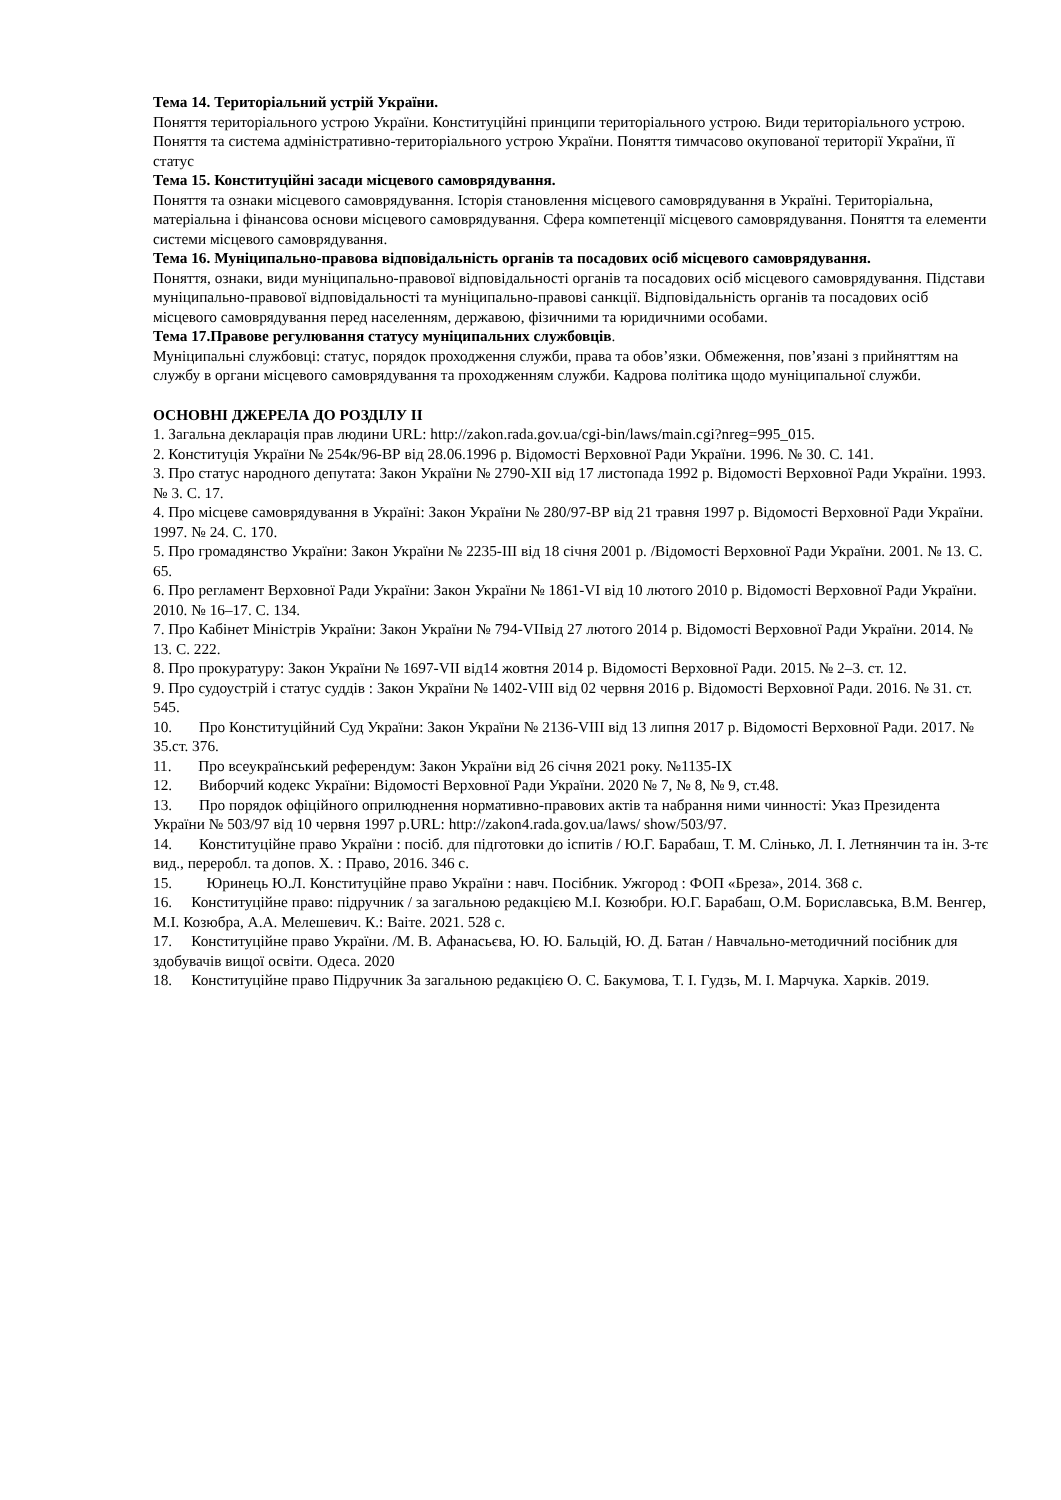Тема 14. Територіальний устрій України.
Поняття територіального устрою України. Конституційні принципи територіального устрою. Види територіального устрою. Поняття та система адміністративно-територіального устрою України. Поняття тимчасово окупованої території України, її статус
Тема 15. Конституційні засади місцевого самоврядування.
Поняття та ознаки місцевого самоврядування. Історія становлення місцевого самоврядування в Україні. Територіальна, матеріальна і фінансова основи місцевого самоврядування. Сфера компетенції місцевого самоврядування. Поняття та елементи системи місцевого самоврядування.
Тема 16. Муніципально-правова відповідальність органів та посадових осіб місцевого самоврядування.
Поняття, ознаки, види муніципально-правової відповідальності органів та посадових осіб місцевого самоврядування. Підстави муніципально-правової відповідальності та муніципально-правові санкції. Відповідальність органів та посадових осіб місцевого самоврядування перед населенням, державою, фізичними та юридичними особами.
Тема 17.Правове регулювання статусу муніципальних службовців.
Муніципальні службовці: статус, порядок проходження служби, права та обов’язки. Обмеження, пов’язані з прийняттям на службу в органи місцевого самоврядування та проходженням служби. Кадрова політика щодо муніципальної служби.
ОСНОВНІ ДЖЕРЕЛА ДО РОЗДІЛУ ІІ
1. Загальна декларація прав людини URL: http://zakon.rada.gov.ua/cgi-bin/laws/main.cgi?nreg=995_015.
2. Конституція України № 254к/96-ВР від 28.06.1996 р. Відомості Верховної Ради України. 1996. № 30. С. 141.
3. Про статус народного депутата: Закон України № 2790-XII від 17 листопада 1992 р. Відомості Верховної Ради України. 1993. № 3. С. 17.
4. Про місцеве самоврядування в Україні: Закон України № 280/97-ВР від 21 травня 1997 р. Відомості Верховної Ради України. 1997. № 24. С. 170.
5. Про громадянство України: Закон України № 2235-III від 18 січня 2001 р. /Відомості Верховної Ради України. 2001. № 13. С. 65.
6. Про регламент Верховної Ради України: Закон України № 1861-VI від 10 лютого 2010 р. Відомості Верховної Ради України. 2010. № 16–17. С. 134.
7. Про Кабінет Міністрів України: Закон України № 794-VIIвід 27 лютого 2014 р. Відомості Верховної Ради України. 2014. № 13. С. 222.
8. Про прокуратуру: Закон України № 1697-VII від14 жовтня 2014 р. Відомості Верховної Ради. 2015. № 2–3. ст. 12.
9. Про судоустрій і статус суддів : Закон України № 1402-VIII від 02 червня 2016 р. Відомості Верховної Ради. 2016. № 31. ст. 545.
10. Про Конституційний Суд України: Закон України № 2136-VIII від 13 липня 2017 р. Відомості Верховної Ради. 2017. № 35.ст. 376.
11. Про всеукраїнський референдум: Закон України від 26 січня 2021 року. №1135-IX
12. Виборчий кодекс України: Відомості Верховної Ради України. 2020 № 7, № 8, № 9, ст.48.
13. Про порядок офіційного оприлюднення нормативно-правових актів та набрання ними чинності: Указ Президента України № 503/97 від 10 червня 1997 р.URL: http://zakon4.rada.gov.ua/laws/ show/503/97.
14. Конституційне право України : посіб. для підготовки до іспитів / Ю.Г. Барабаш, Т. М. Слінько, Л. І. Летнянчин та ін. 3-тє вид., переробл. та допов. Х. : Право, 2016. 346 с.
15. Юринець Ю.Л. Конституційне право України : навч. Посібник. Ужгород : ФОП «Бреза», 2014. 368 с.
16. Конституційне право: підручник / за загальною редакцією М.І. Козюбри. Ю.Г. Барабаш, О.М. Бориславська, В.М. Венгер, М.І. Козюбра, А.А. Мелешевич. К.: Ваіте. 2021. 528 с.
17. Конституційне право України. /М. В. Афанасьєва, Ю. Ю. Бальцій, Ю. Д. Батан / Навчально-методичний посібник для здобувачів вищої освіти. Одеса. 2020
18. Конституційне право Підручник За загальною редакцією О. С. Бакумова, Т. І. Гудзь, М. І. Марчука. Харків. 2019.